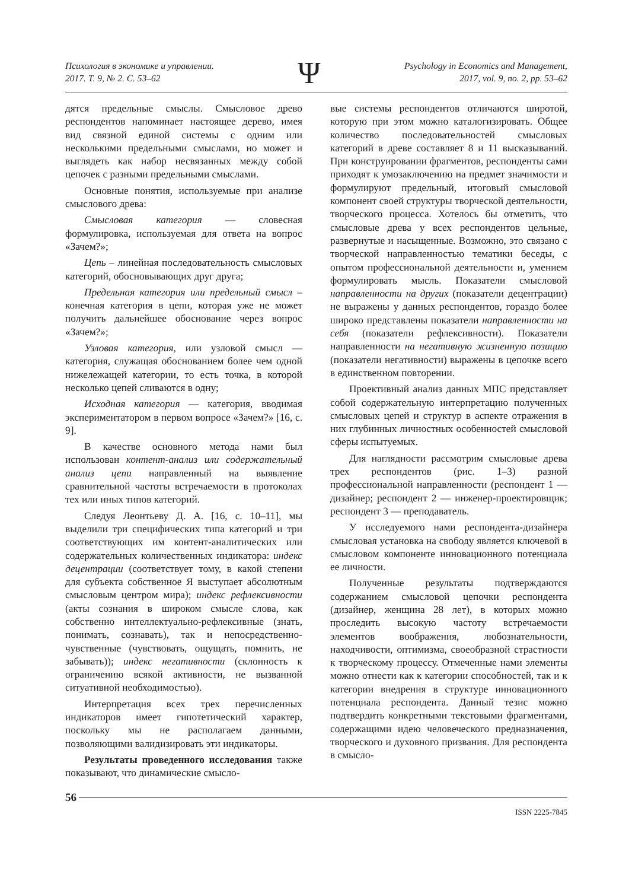Психология в экономике и управлении.
2017. Т. 9, № 2. С. 53–62
Ψ
Psychology in Economics and Management,
2017, vol. 9, no. 2, pp. 53–62
дятся предельные смыслы. Смысловое древо респондентов напоминает настоящее дерево, имея вид связной единой системы с одним или несколькими предельными смыслами, но может и выглядеть как набор несвязанных между собой цепочек с разными предельными смыслами.
Основные понятия, используемые при анализе смыслового древа:
Смысловая категория — словесная формулировка, используемая для ответа на вопрос «Зачем?»;
Цепь – линейная последовательность смысловых категорий, обосновывающих друг друга;
Предельная категория или предельный смысл – конечная категория в цепи, которая уже не может получить дальнейшее обоснование через вопрос «Зачем?»;
Узловая категория, или узловой смысл — категория, служащая обоснованием более чем одной нижележащей категории, то есть точка, в которой несколько цепей сливаются в одну;
Исходная категория — категория, вводимая экспериментатором в первом вопросе «Зачем?» [16, с. 9].
В качестве основного метода нами был использован контент-анализ или содержательный анализ цепи направленный на выявление сравнительной частоты встречаемости в протоколах тех или иных типов категорий.
Следуя Леонтьеву Д. А. [16, с. 10–11], мы выделили три специфических типа категорий и три соответствующих им контент-аналитических или содержательных количественных индикатора: индекс децентрации (соответствует тому, в какой степени для субъекта собственное Я выступает абсолютным смысловым центром мира); индекс рефлексивности (акты сознания в широком смысле слова, как собственно интеллектуально-рефлексивные (знать, понимать, сознавать), так и непосредственно-чувственные (чувствовать, ощущать, помнить, не забывать)); индекс негативности (склонность к ограничению всякой активности, не вызванной ситуативной необходимостью).
Интерпретация всех трех перечисленных индикаторов имеет гипотетический характер, поскольку мы не располагаем данными, позволяющими валидизировать эти индикаторы.
Результаты проведенного исследования также показывают, что динамические смысло-
вые системы респондентов отличаются широтой, которую при этом можно каталогизировать. Общее количество последовательностей смысловых категорий в древе составляет 8 и 11 высказываний. При конструировании фрагментов, респонденты сами приходят к умозаключению на предмет значимости и формулируют предельный, итоговый смысловой компонент своей структуры творческой деятельности, творческого процесса. Хотелось бы отметить, что смысловые древа у всех респондентов цельные, развернутые и насыщенные. Возможно, это связано с творческой направленностью тематики беседы, с опытом профессиональной деятельности и, умением формулировать мысль. Показатели смысловой направленности на других (показатели децентрации) не выражены у данных респондентов, гораздо более широко представлены показатели направленности на себя (показатели рефлексивности). Показатели направленности на негативную жизненную позицию (показатели негативности) выражены в цепочке всего в единственном повторении.
Проективный анализ данных МПС представляет собой содержательную интерпретацию полученных смысловых цепей и структур в аспекте отражения в них глубинных личностных особенностей смысловой сферы испытуемых.
Для наглядности рассмотрим смысловые древа трех респондентов (рис. 1–3) разной профессиональной направленности (респондент 1 — дизайнер; респондент 2 — инженер-проектировщик; респондент 3 — преподаватель.
У исследуемого нами респондента-дизайнера смысловая установка на свободу является ключевой в смысловом компоненте инновационного потенциала ее личности.
Полученные результаты подтверждаются содержанием смысловой цепочки респондента (дизайнер, женщина 28 лет), в которых можно проследить высокую частоту встречаемости элементов воображения, любознательности, находчивости, оптимизма, своеобразной страстности к творческому процессу. Отмеченные нами элементы можно отнести как к категории способностей, так и к категории внедрения в структуре инновационного потенциала респондента. Данный тезис можно подтвердить конкретными текстовыми фрагментами, содержащими идею человеческого предназначения, творческого и духовного призвания. Для респондента в смысло-
56
ISSN 2225-7845